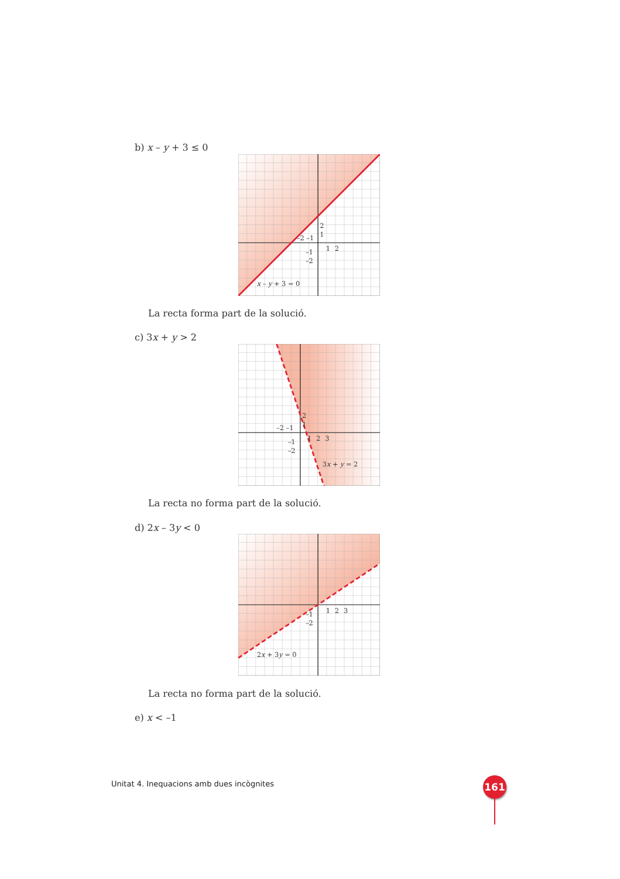b) x – y + 3 ≤ 0
2
1
–2 –1
1
2
–1
–2
x – y + 3 = 0
La recta forma part de la solució.
c) 3x + y > 2
2
1
–2 –1
1
2
3
–1
–2
3x + y = 2
La recta no forma part de la solució.
d) 2x – 3y < 0
1
2
3
–1
–2
2x + 3y = 0
La recta no forma part de la solució.
e) x < –1
Unitat 4. Inequacions amb dues incògnites
161